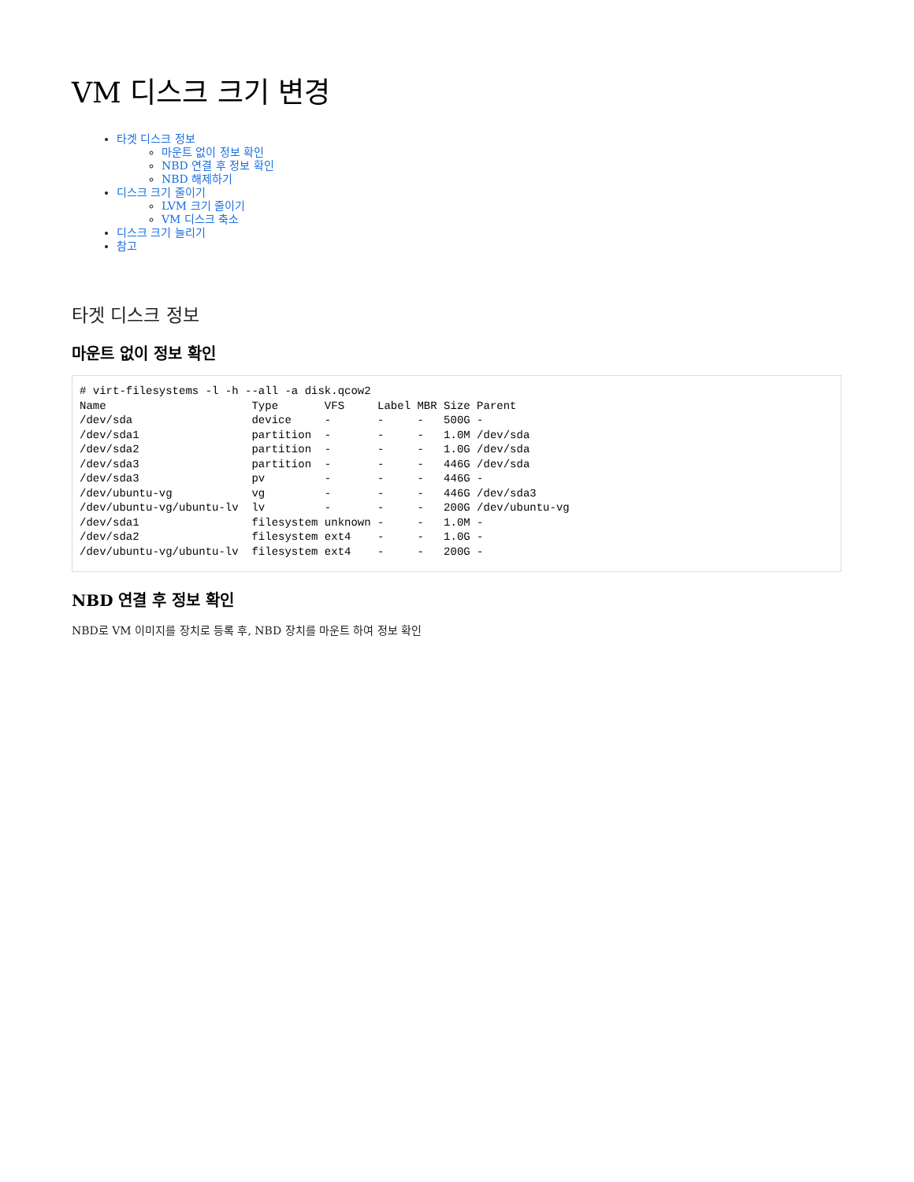VM 디스크 크기 변경
타겟 디스크 정보
마운트 없이 정보 확인
NBD 연결 후 정보 확인
NBD 해제하기
디스크 크기 줄이기
LVM 크기 줄이기
VM 디스크 축소
디스크 크기 늘리기
참고
타겟 디스크 정보
마운트 없이 정보 확인
# virt-filesystems -l -h --all -a disk.qcow2
Name                      Type       VFS     Label MBR Size Parent
/dev/sda                  device     -       -     -   500G -
/dev/sda1                 partition  -       -     -   1.0M /dev/sda
/dev/sda2                 partition  -       -     -   1.0G /dev/sda
/dev/sda3                 partition  -       -     -   446G /dev/sda
/dev/sda3                 pv         -       -     -   446G -
/dev/ubuntu-vg            vg         -       -     -   446G /dev/sda3
/dev/ubuntu-vg/ubuntu-lv  lv         -       -     -   200G /dev/ubuntu-vg
/dev/sda1                 filesystem unknown -     -   1.0M -
/dev/sda2                 filesystem ext4    -     -   1.0G -
/dev/ubuntu-vg/ubuntu-lv  filesystem ext4    -     -   200G -
NBD 연결 후 정보 확인
NBD로 VM 이미지를 장치로 등록 후, NBD 장치를 마운트 하여 정보 확인